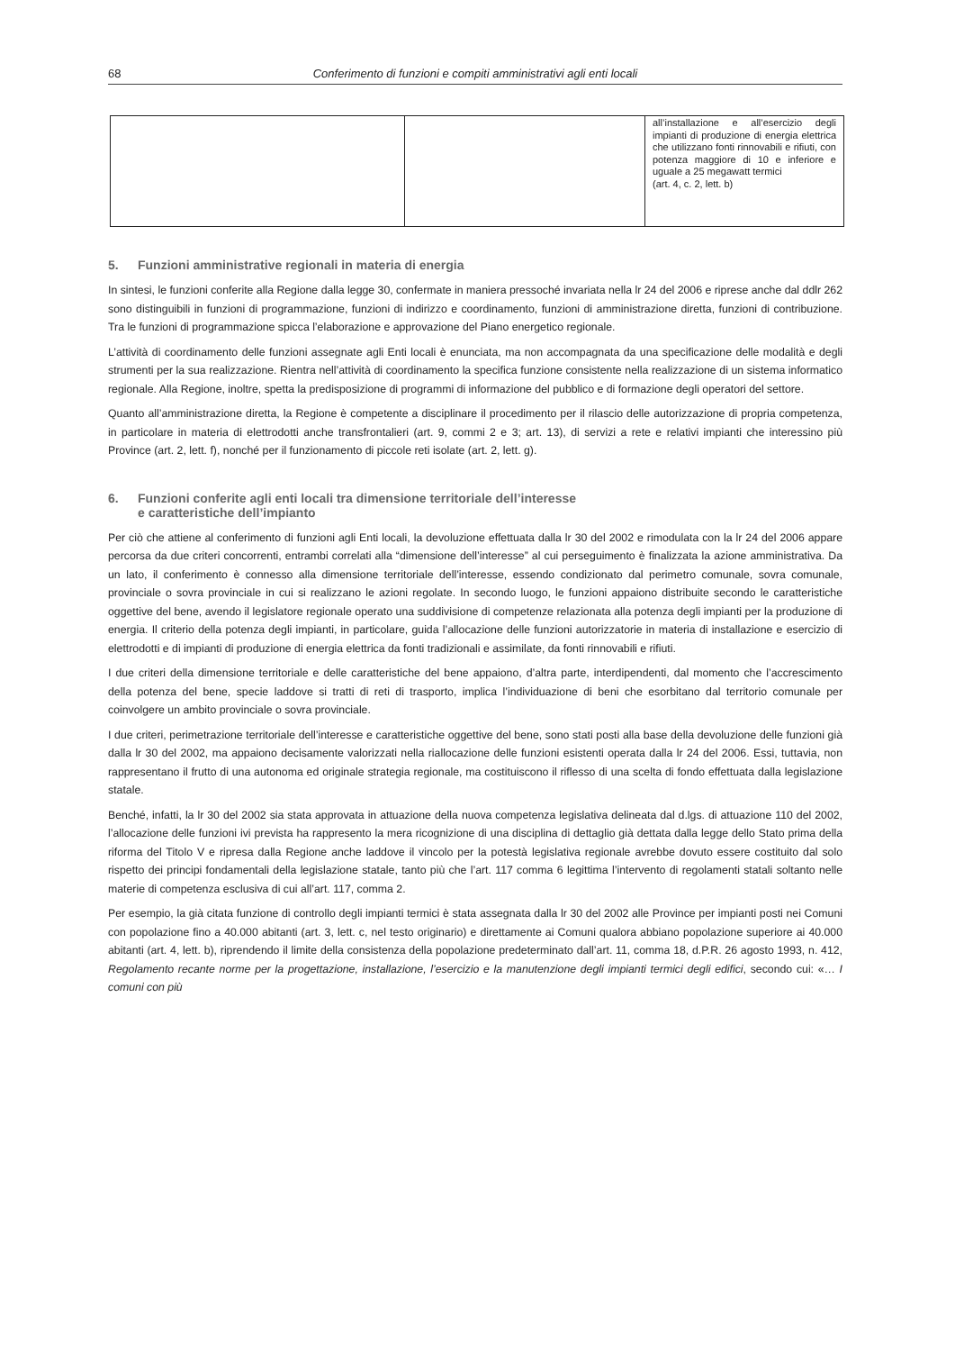68 Conferimento di funzioni e compiti amministrativi agli enti locali
| | | all’installazione e all’esercizio degli impianti di produzione di energia elettrica che utilizzano fonti rinnovabili e rifiuti, con potenza maggiore di 10 e inferiore e uguale a 25 megawatt termici (art. 4, c. 2, lett. b) |
5. Funzioni amministrative regionali in materia di energia
In sintesi, le funzioni conferite alla Regione dalla legge 30, confermate in maniera pressoché invariata nella lr 24 del 2006 e riprese anche dal ddlr 262 sono distinguibili in funzioni di programmazione, funzioni di indirizzo e coordinamento, funzioni di amministrazione diretta, funzioni di contribuzione. Tra le funzioni di programmazione spicca l’elaborazione e approvazione del Piano energetico regionale.
L’attività di coordinamento delle funzioni assegnate agli Enti locali è enunciata, ma non accompagnata da una specificazione delle modalità e degli strumenti per la sua realizzazione. Rientra nell’attività di coordinamento la specifica funzione consistente nella realizzazione di un sistema informatico regionale. Alla Regione, inoltre, spetta la predisposizione di programmi di informazione del pubblico e di formazione degli operatori del settore.
Quanto all’amministrazione diretta, la Regione è competente a disciplinare il procedimento per il rilascio delle autorizzazione di propria competenza, in particolare in materia di elettrodotti anche transfrontalieri (art. 9, commi 2 e 3; art. 13), di servizi a rete e relativi impianti che interessino più Province (art. 2, lett. f), nonché per il funzionamento di piccole reti isolate (art. 2, lett. g).
6. Funzioni conferite agli enti locali tra dimensione territoriale dell’interesse
e caratteristiche dell’impianto
Per ciò che attiene al conferimento di funzioni agli Enti locali, la devoluzione effettuata dalla lr 30 del 2002 e rimodulata con la lr 24 del 2006 appare percorsa da due criteri concorrenti, entrambi correlati alla “dimensione dell’interesse” al cui perseguimento è finalizzata la azione amministrativa. Da un lato, il conferimento è connesso alla dimensione territoriale dell’interesse, essendo condizionato dal perimetro comunale, sovra comunale, provinciale o sovra provinciale in cui si realizzano le azioni regolate. In secondo luogo, le funzioni appaiono distribuite secondo le caratteristiche oggettive del bene, avendo il legislatore regionale operato una suddivisione di competenze relazionata alla potenza degli impianti per la produzione di energia. Il criterio della potenza degli impianti, in particolare, guida l’allocazione delle funzioni autorizzatorie in materia di installazione e esercizio di elettrodotti e di impianti di produzione di energia elettrica da fonti tradizionali e assimilate, da fonti rinnovabili e rifiuti.
I due criteri della dimensione territoriale e delle caratteristiche del bene appaiono, d’altra parte, interdipendenti, dal momento che l’accrescimento della potenza del bene, specie laddove si tratti di reti di trasporto, implica l’individuazione di beni che esorbitano dal territorio comunale per coinvolgere un ambito provinciale o sovra provinciale.
I due criteri, perimetrazione territoriale dell’interesse e caratteristiche oggettive del bene, sono stati posti alla base della devoluzione delle funzioni già dalla lr 30 del 2002, ma appaiono decisamente valorizzati nella riallocazione delle funzioni esistenti operata dalla lr 24 del 2006. Essi, tuttavia, non rappresentano il frutto di una autonoma ed originale strategia regionale, ma costituiscono il riflesso di una scelta di fondo effettuata dalla legislazione statale.
Benché, infatti, la lr 30 del 2002 sia stata approvata in attuazione della nuova competenza legislativa delineata dal d.lgs. di attuazione 110 del 2002, l’allocazione delle funzioni ivi prevista ha rappresento la mera ricognizione di una disciplina di dettaglio già dettata dalla legge dello Stato prima della riforma del Titolo V e ripresa dalla Regione anche laddove il vincolo per la potestà legislativa regionale avrebbe dovuto essere costituito dal solo rispetto dei principi fondamentali della legislazione statale, tanto più che l’art. 117 comma 6 legittima l’intervento di regolamenti statali soltanto nelle materie di competenza esclusiva di cui all’art. 117, comma 2.
Per esempio, la già citata funzione di controllo degli impianti termici è stata assegnata dalla lr 30 del 2002 alle Province per impianti posti nei Comuni con popolazione fino a 40.000 abitanti (art. 3, lett. c, nel testo originario) e direttamente ai Comuni qualora abbiano popolazione superiore ai 40.000 abitanti (art. 4, lett. b), riprendendo il limite della consistenza della popolazione predeterminato dall’art. 11, comma 18, d.P.R. 26 agosto 1993, n. 412, Regolamento recante norme per la progettazione, installazione, l’esercizio e la manutenzione degli impianti termici degli edifici, secondo cui: «… I comuni con più